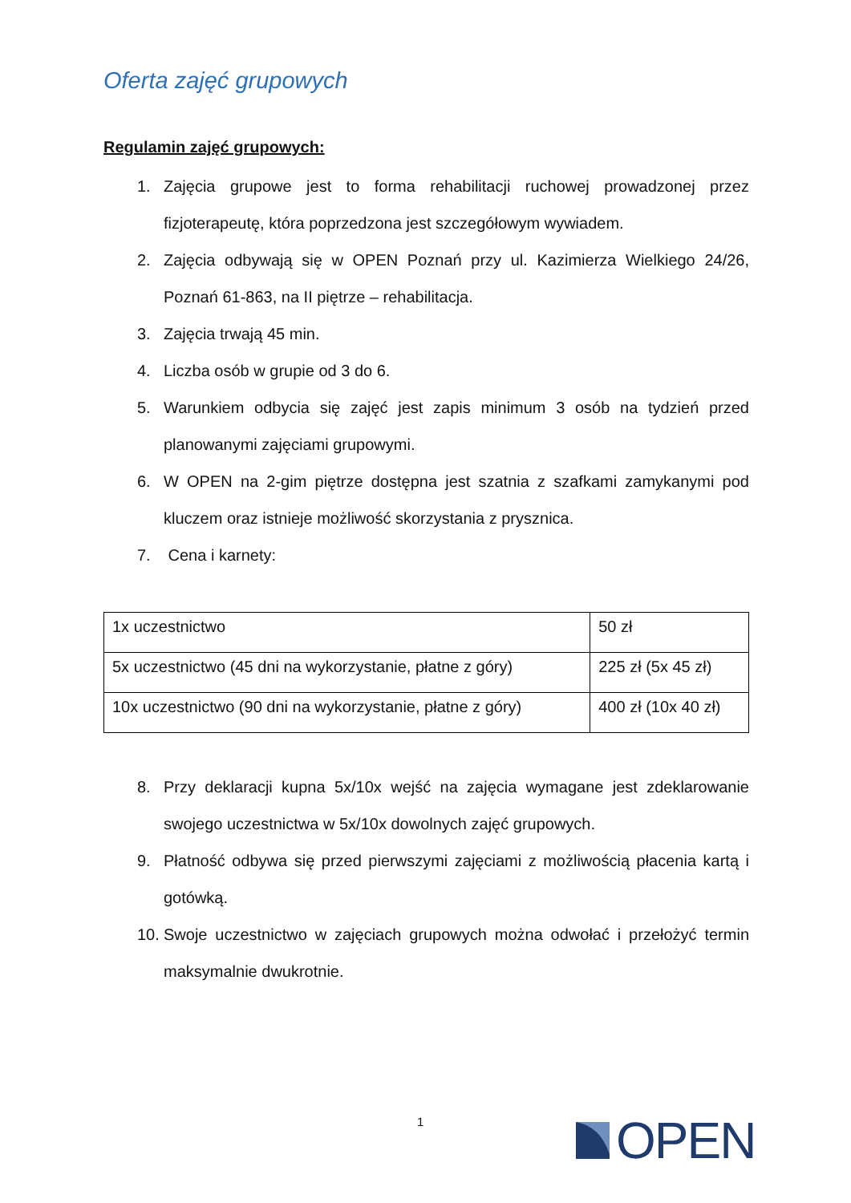Oferta zajęć grupowych
Regulamin zajęć grupowych:
1. Zajęcia grupowe jest to forma rehabilitacji ruchowej prowadzonej przez fizjoterapeutę, która poprzedzona jest szczegółowym wywiadem.
2. Zajęcia odbywają się w OPEN Poznań przy ul. Kazimierza Wielkiego 24/26, Poznań 61-863, na II piętrze – rehabilitacja.
3. Zajęcia trwają 45 min.
4. Liczba osób w grupie od 3 do 6.
5. Warunkiem odbycia się zajęć jest zapis minimum 3 osób na tydzień przed planowanymi zajęciami grupowymi.
6. W OPEN na 2-gim piętrze dostępna jest szatnia z szafkami zamykanymi pod kluczem oraz istnieje możliwość skorzystania z prysznica.
7. Cena i karnety:
| 1x uczestnictwo | 50 zł |
| 5x uczestnictwo (45 dni na wykorzystanie, płatne z góry) | 225 zł (5x 45 zł) |
| 10x uczestnictwo (90 dni na wykorzystanie, płatne z góry) | 400 zł (10x 40 zł) |
8. Przy deklaracji kupna 5x/10x wejść na zajęcia wymagane jest zdeklarowanie swojego uczestnictwa w 5x/10x dowolnych zajęć grupowych.
9. Płatność odbywa się przed pierwszymi zajęciami z możliwością płacenia kartą i gotówką.
10. Swoje uczestnictwo w zajęciach grupowych można odwołać i przełożyć termin maksymalnie dwukrotnie.
1 OPEN